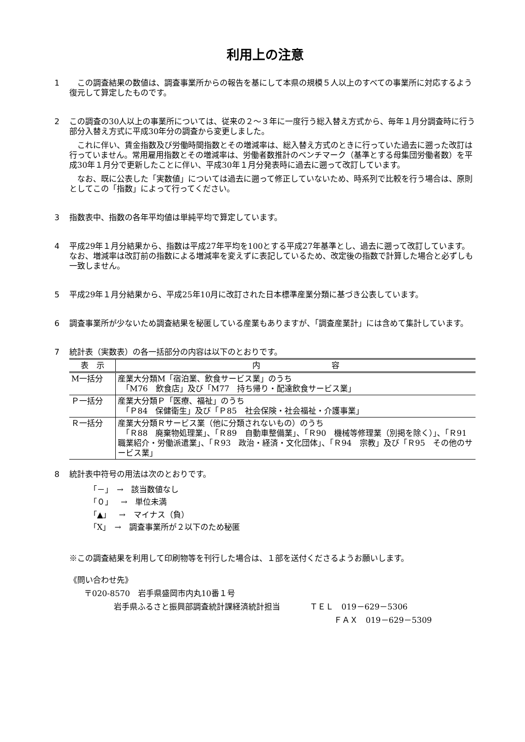利用上の注意
1 　この調査結果の数値は、調査事業所からの報告を基にして本県の規模５人以上のすべての事業所に対応するよう復元して算定したものです。
2 この調査の30人以上の事業所については、従来の２～３年に一度行う総入替え方式から、毎年１月分調査時に行う部分入替え方式に平成30年分の調査から変更しました。
　これに伴い、賃金指数及び労働時間指数とその増減率は、総入替え方式のときに行っていた過去に遡った改訂は行っていません。常用雇用指数とその増減率は、労働者数推計のベンチマーク（基準とする母集団労働者数）を平成30年１月分で更新したことに伴い、平成30年１月分発表時に過去に遡って改訂しています。
　なお、既に公表した「実数値」については過去に遡って修正していないため、時系列で比較を行う場合は、原則としてこの「指数」によって行ってください。
3 指数表中、指数の各年平均値は単純平均で算定しています。
4 平成29年１月分結果から、指数は平成27年平均を100とする平成27年基準とし、過去に遡って改訂しています。なお、増減率は改訂前の指数による増減率を変えずに表記しているため、改定後の指数で計算した場合と必ずしも一致しません。
5 平成29年１月分結果から、平成25年10月に改訂された日本標準産業分類に基づき公表しています。
6 調査事業所が少ないため調査結果を秘匿している産業もありますが、「調査産業計」には含めて集計しています。
7 統計表（実数表）の各一括部分の内容は以下のとおりです。
| 表 示 | 内 容 |
| --- | --- |
| M一括分 | 産業大分類M「宿泊業、飲食サービス業」のうち 「M76 飲食店」及び「M77 持ち帰り・配達飲食サービス業」 |
| Ｐ一括分 | 産業大分類Ｐ「医療、福祉」のうち 「Ｐ84 保健衛生」及び「Ｐ85 社会保険・社会福祉・介護事業」 |
| Ｒ一括分 | 産業大分類Ｒサービス業（他に分類されないもの）のうち 「Ｒ88 廃棄物処理業」、「Ｒ89 自動車整備業」、「Ｒ90 機械等修理業（別掲を除く）」、「Ｒ91 職業紹介・労働派遣業」、「Ｒ93 政治・経済・文化団体」、「Ｒ94 宗教」及び「Ｒ95 その他のサービス業」 |
8 統計表中符号の用法は次のとおりです。
「－」　→　該当数値なし
「０」　→　単位未満
「▲」　→　マイナス（負）
「X」　→　調査事業所が２以下のため秘匿
※この調査結果を利用して印刷物等を刊行した場合は、１部を送付くださるようお願いします。
《問い合わせ先》
〒020-8570　岩手県盛岡市内丸10番１号
岩手県ふるさと振興部調査統計課経済統計担当 ＴＥＬ　019－629－5306
ＦＡＸ　019－629－5309